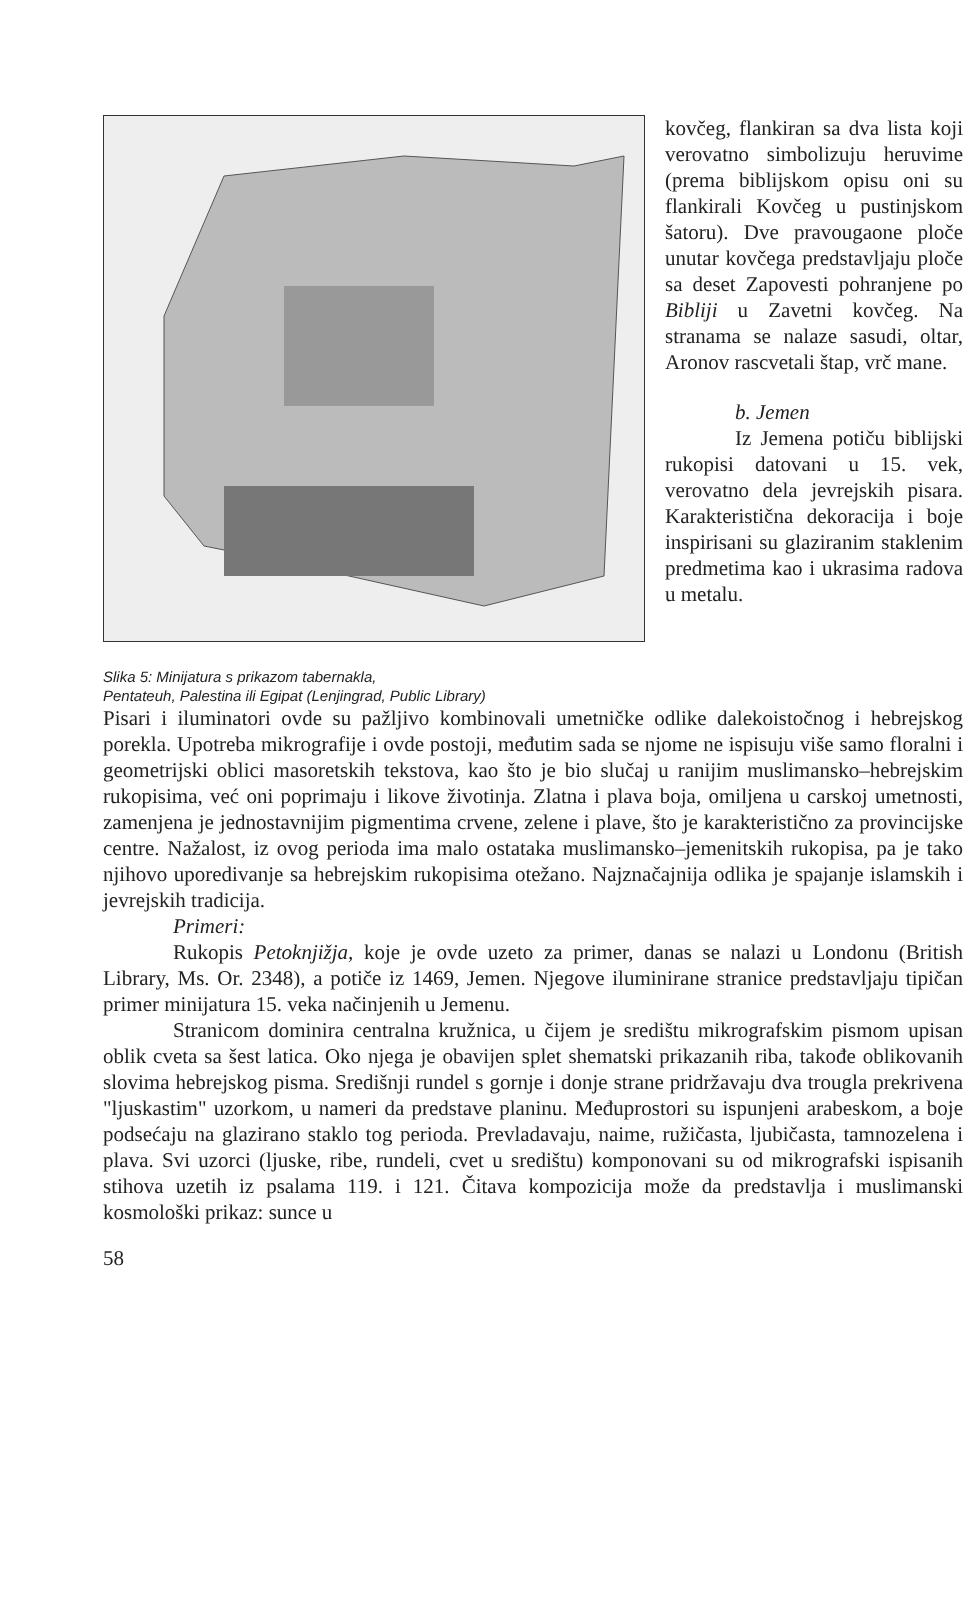Slika 5: Minijatura s prikazom tabernakla,
Pentateuh, Palestina ili Egipat (Lenjingrad, Public Library)
kovčeg, flankiran sa dva lista koji verovatno simbolizuju heruvime (prema biblijskom opisu oni su flankirali Kovčeg u pustinjskom šatoru). Dve pravougaone ploče unutar kovčega predstavljaju ploče sa deset Zapovesti pohranjene po Bibliji u Zavetni kovčeg. Na stranama se nalaze sasudi, oltar, Aronov rascvetali štap, vrč mane.
b. Jemen
Iz Jemena potiču biblijski rukopisi datovani u 15. vek, verovatno dela jevrejskih pisara. Karakteristična dekoracija i boje inspirisani su glaziranim staklenim predmetima kao i ukrasima radova u metalu.
Pisari i iluminatori ovde su pažljivo kombinovali umetničke odlike dalekoistočnog i hebrejskog porekla. Upotreba mikrografije i ovde postoji, međutim sada se njome ne ispisuju više samo floralni i geometrijski oblici masoretskih tekstova, kao što je bio slučaj u ranijim muslimansko–hebrejskim rukopisima, već oni poprimaju i likove životinja. Zlatna i plava boja, omiljena u carskoj umetnosti, zamenjena je jednostavnijim pigmentima crvene, zelene i plave, što je karakteristično za provincijske centre. Nažalost, iz ovog perioda ima malo ostataka muslimansko–jemenitskih rukopisa, pa je tako njihovo uporedivanje sa hebrejskim rukopisima otežano. Najznačajnija odlika je spajanje islamskih i jevrejskih tradicija.
Primeri:
Rukopis Petoknjižja, koje je ovde uzeto za primer, danas se nalazi u Londonu (British Library, Ms. Or. 2348), a potiče iz 1469, Jemen. Njegove iluminirane stranice predstavljaju tipičan primer minijatura 15. veka načinjenih u Jemenu.
Stranicom dominira centralna kružnica, u čijem je središtu mikrografskim pismom upisan oblik cveta sa šest latica. Oko njega je obavijen splet shematski prikazanih riba, takođe oblikovanih slovima hebrejskog pisma. Središnji rundel s gornje i donje strane pridržavaju dva trougla prekrivena "ljuskastim" uzorkom, u nameri da predstave planinu. Međuprostori su ispunjeni arabeskom, a boje podsećaju na glazirano staklo tog perioda. Prevladavaju, naime, ružičasta, ljubičasta, tamnozelena i plava. Svi uzorci (ljuske, ribe, rundeli, cvet u središtu) komponovani su od mikrografski ispisanih stihova uzetih iz psalama 119. i 121. Čitava kompozicija može da predstavlja i muslimanski kosmološki prikaz: sunce u
58